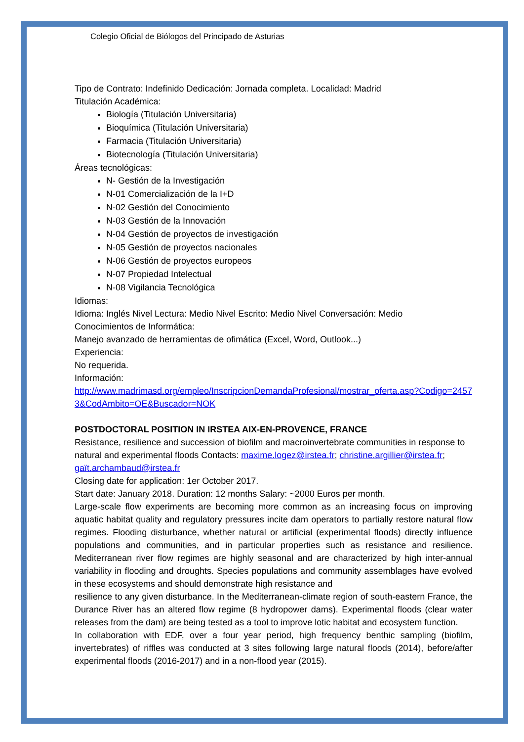Colegio Oficial de Biólogos del Principado de Asturias
Tipo de Contrato: Indefinido Dedicación: Jornada completa. Localidad: Madrid
Titulación Académica:
Biología (Titulación Universitaria)
Bioquímica (Titulación Universitaria)
Farmacia (Titulación Universitaria)
Biotecnología (Titulación Universitaria)
Áreas tecnológicas:
N- Gestión de la Investigación
N-01 Comercialización de la I+D
N-02 Gestión del Conocimiento
N-03 Gestión de la Innovación
N-04 Gestión de proyectos de investigación
N-05 Gestión de proyectos nacionales
N-06 Gestión de proyectos europeos
N-07 Propiedad Intelectual
N-08 Vigilancia Tecnológica
Idiomas:
Idioma: Inglés Nivel Lectura: Medio Nivel Escrito: Medio Nivel Conversación: Medio
Conocimientos de Informática:
Manejo avanzado de herramientas de ofimática (Excel, Word, Outlook...)
Experiencia:
No requerida.
Información:
http://www.madrimasd.org/empleo/InscripcionDemandaProfesional/mostrar_oferta.asp?Codigo=24573&CodAmbito=OE&Buscador=NOK
POSTDOCTORAL POSITION IN IRSTEA AIX-EN-PROVENCE, FRANCE
Resistance, resilience and succession of biofilm and macroinvertebrate communities in response to natural and experimental floods Contacts: maxime.logez@irstea.fr; christine.argillier@irstea.fr; gaït.archambaud@irstea.fr
Closing date for application: 1er October 2017.
Start date: January 2018. Duration: 12 months Salary: ~2000 Euros per month.
Large-scale flow experiments are becoming more common as an increasing focus on improving aquatic habitat quality and regulatory pressures incite dam operators to partially restore natural flow regimes. Flooding disturbance, whether natural or artificial (experimental floods) directly influence populations and communities, and in particular properties such as resistance and resilience. Mediterranean river flow regimes are highly seasonal and are characterized by high inter-annual variability in flooding and droughts. Species populations and community assemblages have evolved in these ecosystems and should demonstrate high resistance and
resilience to any given disturbance. In the Mediterranean-climate region of south-eastern France, the Durance River has an altered flow regime (8 hydropower dams). Experimental floods (clear water releases from the dam) are being tested as a tool to improve lotic habitat and ecosystem function.
In collaboration with EDF, over a four year period, high frequency benthic sampling (biofilm, invertebrates) of riffles was conducted at 3 sites following large natural floods (2014), before/after experimental floods (2016-2017) and in a non-flood year (2015).